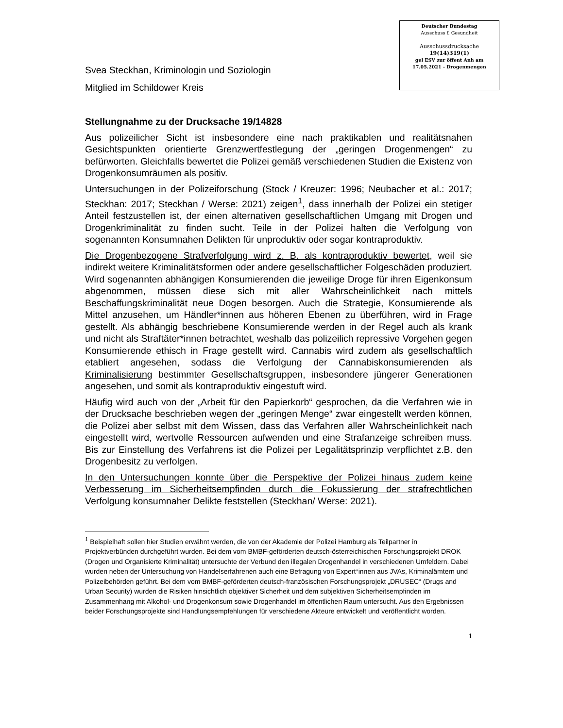Deutscher Bundestag
Ausschuss f. Gesundheit
Ausschussdrucksache
19(14)319(1)
gel ESV zur öffent Anh am
17.05.2021 - Drogenmengen
Svea Steckhan, Kriminologin und Soziologin
Mitglied im Schildower Kreis
Stellungnahme zu der Drucksache 19/14828
Aus polizeilicher Sicht ist insbesondere eine nach praktikablen und realitätsnahen Gesichtspunkten orientierte Grenzwertfestlegung der „geringen Drogenmengen“ zu befürworten. Gleichfalls bewertet die Polizei gemäß verschiedenen Studien die Existenz von Drogenkonsumräumen als positiv.
Untersuchungen in der Polizeiforschung (Stock / Kreuzer: 1996; Neubacher et al.: 2017; Steckhan: 2017; Steckhan / Werse: 2021) zeigen<sup>1</sup>, dass innerhalb der Polizei ein stetiger Anteil festzustellen ist, der einen alternativen gesellschaftlichen Umgang mit Drogen und Drogenkriminalität zu finden sucht. Teile in der Polizei halten die Verfolgung von sogenannten Konsumnahen Delikten für unproduktiv oder sogar kontraproduktiv.
Die Drogenbezogene Strafverfolgung wird z. B. als kontraproduktiv bewertet, weil sie indirekt weitere Kriminalitätsformen oder andere gesellschaftlicher Folgeschäden produziert. Wird sogenannten abhängigen Konsumierenden die jeweilige Droge für ihren Eigenkonsum abgenommen, müssen diese sich mit aller Wahrscheinlichkeit nach mittels Beschaffungskriminalität neue Dogen besorgen. Auch die Strategie, Konsumierende als Mittel anzusehen, um Händler*innen aus höheren Ebenen zu überführen, wird in Frage gestellt. Als abhängig beschriebene Konsumierende werden in der Regel auch als krank und nicht als Straftäter*innen betrachtet, weshalb das polizeilich repressive Vorgehen gegen Konsumierende ethisch in Frage gestellt wird. Cannabis wird zudem als gesellschaftlich etabliert angesehen, sodass die Verfolgung der Cannabiskonsumierenden als Kriminalisierung bestimmter Gesellschaftsgruppen, insbesondere jüngerer Generationen angesehen, und somit als kontraproduktiv eingestuft wird.
Häufig wird auch von der „Arbeit für den Papierkorb“ gesprochen, da die Verfahren wie in der Drucksache beschrieben wegen der „geringen Menge“ zwar eingestellt werden können, die Polizei aber selbst mit dem Wissen, dass das Verfahren aller Wahrscheinlichkeit nach eingestellt wird, wertvolle Ressourcen aufwenden und eine Strafanzeige schreiben muss. Bis zur Einstellung des Verfahrens ist die Polizei per Legalitätsprinzip verpflichtet z.B. den Drogenbesitz zu verfolgen.
In den Untersuchungen konnte über die Perspektive der Polizei hinaus zudem keine Verbesserung im Sicherheitsempfinden durch die Fokussierung der strafrechtlichen Verfolgung konsumnaher Delikte feststellen (Steckhan/ Werse: 2021).
<sup>1</sup> Beispielhaft sollen hier Studien erwähnt werden, die von der Akademie der Polizei Hamburg als Teilpartner in Projektverbünden durchgeführt wurden. Bei dem vom BMBF-geförderten deutsch-österreichischen Forschungsprojekt DROK (Drogen und Organisierte Kriminalität) untersuchte der Verbund den illegalen Drogenhandel in verschiedenen Umfeldern. Dabei wurden neben der Untersuchung von Handelserfahrenen auch eine Befragung von Expert*innen aus JVAs, Kriminalämtern und Polizeibehörden geführt. Bei dem vom BMBF-geförderten deutsch-französischen Forschungsprojekt „DRUSEC“ (Drugs and Urban Security) wurden die Risiken hinsichtlich objektiver Sicherheit und dem subjektiven Sicherheitsempfinden im Zusammenhang mit Alkohol- und Drogenkonsum sowie Drogenhandel im öffentlichen Raum untersucht. Aus den Ergebnissen beider Forschungsprojekte sind Handlungsempfehlungen für verschiedene Akteure entwickelt und veröffentlicht worden.
1